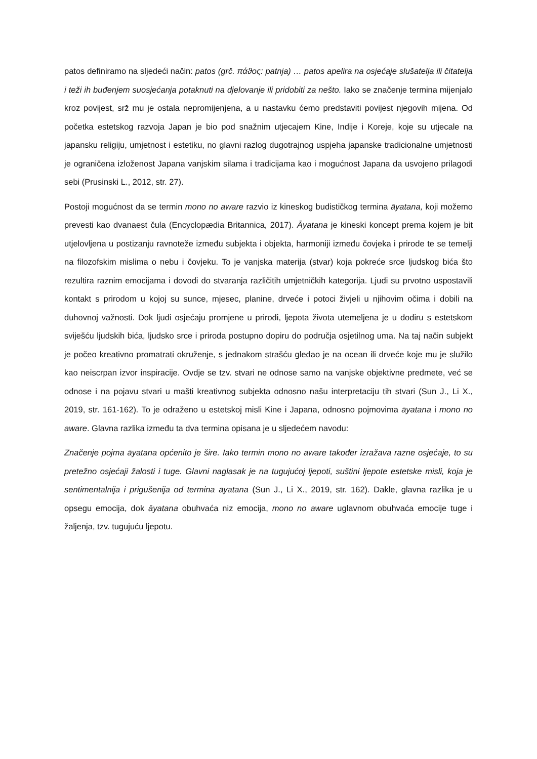patos definiramo na sljedeći način: patos (grč. πάϑος: patnja) … patos apelira na osjećaje slušatelja ili čitatelja i teži ih buđenjem suosjećanja potaknuti na djelovanje ili pridobiti za nešto. Iako se značenje termina mijenjalo kroz povijest, srž mu je ostala nepromijenjena, a u nastavku ćemo predstaviti povijest njegovih mijena. Od početka estetskog razvoja Japan je bio pod snažnim utjecajem Kine, Indije i Koreje, koje su utjecale na japansku religiju, umjetnost i estetiku, no glavni razlog dugotrajnog uspjeha japanske tradicionalne umjetnosti je ograničena izloženost Japana vanjskim silama i tradicijama kao i mogućnost Japana da usvojeno prilagodi sebi (Prusinski L., 2012, str. 27).
Postoji mogućnost da se termin mono no aware razvio iz kineskog budističkog termina āyatana, koji možemo prevesti kao dvanaest čula (Encyclopædia Britannica, 2017). Āyatana je kineski koncept prema kojem je bit utjelovljena u postizanju ravnoteže između subjekta i objekta, harmoniji između čovjeka i prirode te se temelji na filozofskim mislima o nebu i čovjeku. To je vanjska materija (stvar) koja pokreće srce ljudskog bića što rezultira raznim emocijama i dovodi do stvaranja različitih umjetničkih kategorija. Ljudi su prvotno uspostavili kontakt s prirodom u kojoj su sunce, mjesec, planine, drveće i potoci živjeli u njihovim očima i dobili na duhovnoj važnosti. Dok ljudi osjećaju promjene u prirodi, ljepota života utemeljena je u dodiru s estetskom sviješću ljudskih bića, ljudsko srce i priroda postupno dopiru do područja osjetilnog uma. Na taj način subjekt je počeo kreativno promatrati okruženje, s jednakom strašću gledao je na ocean ili drveće koje mu je služilo kao neiscrpan izvor inspiracije. Ovdje se tzv. stvari ne odnose samo na vanjske objektivne predmete, već se odnose i na pojavu stvari u mašti kreativnog subjekta odnosno našu interpretaciju tih stvari (Sun J., Li X., 2019, str. 161-162). To je odraženo u estetskoj misli Kine i Japana, odnosno pojmovima āyatana i mono no aware. Glavna razlika između ta dva termina opisana je u sljedećem navodu:
Značenje pojma āyatana općenito je šire. Iako termin mono no aware također izražava razne osjećaje, to su pretežno osjećaji žalosti i tuge. Glavni naglasak je na tugujućoj ljepoti, suštini ljepote estetske misli, koja je sentimentalnija i prigušenija od termina āyatana (Sun J., Li X., 2019, str. 162). Dakle, glavna razlika je u opsegu emocija, dok āyatana obuhvaća niz emocija, mono no aware uglavnom obuhvaća emocije tuge i žaljenja, tzv. tugujuću ljepotu.